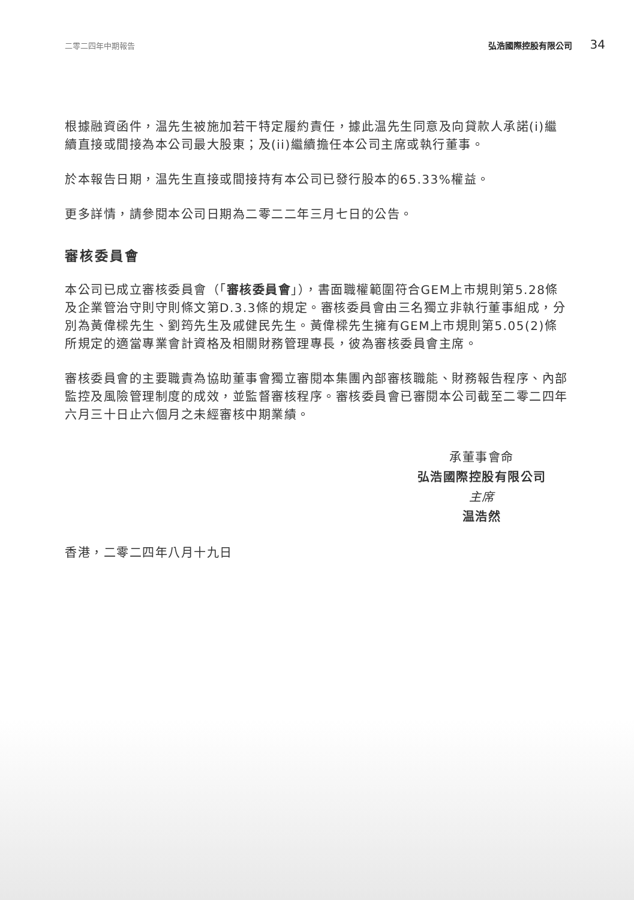二零二四年中期報告 弘浩國際控股有限公司 34
根據融資函件，温先生被施加若干特定履約責任，據此温先生同意及向貸款人承諾(i)繼續直接或間接為本公司最大股東；及(ii)繼續擔任本公司主席或執行董事。
於本報告日期，温先生直接或間接持有本公司已發行股本的65.33%權益。
更多詳情，請參閱本公司日期為二零二二年三月七日的公告。
審核委員會
本公司已成立審核委員會（「審核委員會」），書面職權範圍符合GEM上市規則第5.28條及企業管治守則守則條文第D.3.3條的規定。審核委員會由三名獨立非執行董事組成，分別為黃偉樑先生、劉筠先生及戚健民先生。黃偉樑先生擁有GEM上市規則第5.05(2)條所規定的適當專業會計資格及相關財務管理專長，彼為審核委員會主席。
審核委員會的主要職責為協助董事會獨立審閱本集團內部審核職能、財務報告程序、內部監控及風險管理制度的成效，並監督審核程序。審核委員會已審閱本公司截至二零二四年六月三十日止六個月之未經審核中期業績。
承董事會命
弘浩國際控股有限公司
主席
温浩然
香港，二零二四年八月十九日